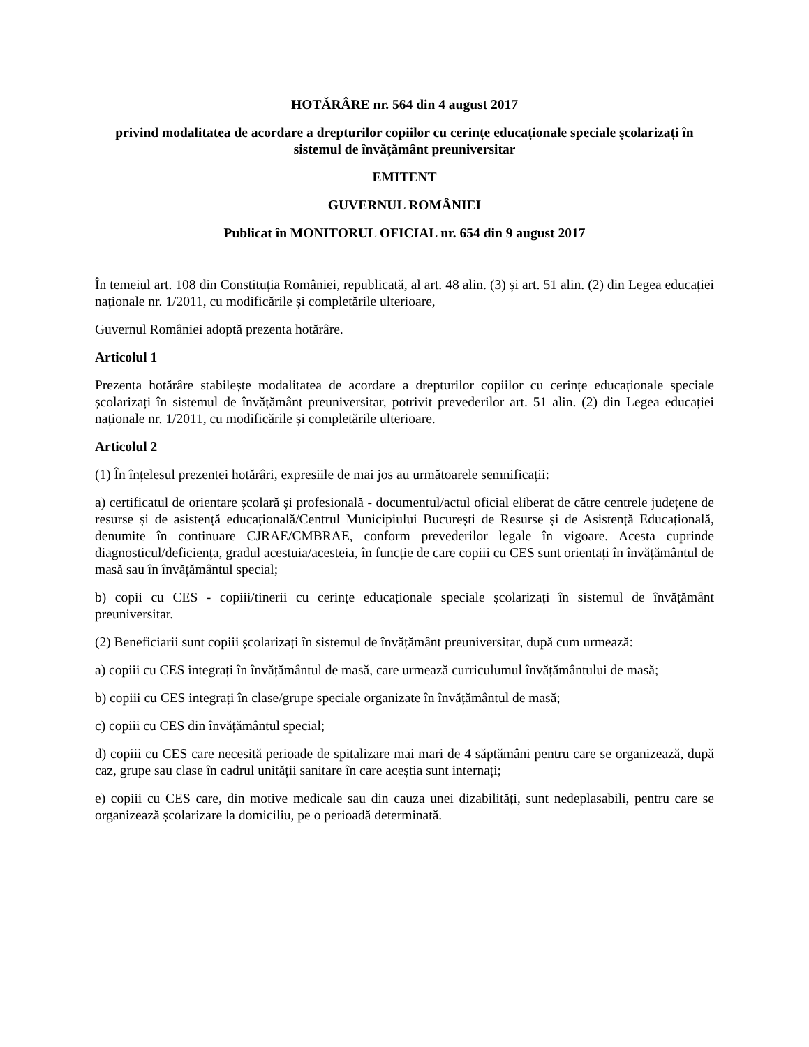HOTĂRÂRE nr. 564 din 4 august 2017
privind modalitatea de acordare a drepturilor copiilor cu cerințe educaționale speciale școlarizați în sistemul de învățământ preuniversitar
EMITENT
GUVERNUL ROMÂNIEI
Publicat în MONITORUL OFICIAL nr. 654 din 9 august 2017
În temeiul art. 108 din Constituția României, republicată, al art. 48 alin. (3) și art. 51 alin. (2) din Legea educației naționale nr. 1/2011, cu modificările și completările ulterioare,
Guvernul României adoptă prezenta hotărâre.
Articolul 1
Prezenta hotărâre stabilește modalitatea de acordare a drepturilor copiilor cu cerințe educaționale speciale școlarizați în sistemul de învățământ preuniversitar, potrivit prevederilor art. 51 alin. (2) din Legea educației naționale nr. 1/2011, cu modificările și completările ulterioare.
Articolul 2
(1) În înțelesul prezentei hotărâri, expresiile de mai jos au următoarele semnificații:
a) certificatul de orientare școlară și profesională - documentul/actul oficial eliberat de către centrele județene de resurse și de asistență educațională/Centrul Municipiului București de Resurse și de Asistență Educațională, denumite în continuare CJRAE/CMBRAE, conform prevederilor legale în vigoare. Acesta cuprinde diagnosticul/deficiența, gradul acestuia/acesteia, în funcție de care copiii cu CES sunt orientați în învățământul de masă sau în învățământul special;
b) copii cu CES - copiii/tinerii cu cerințe educaționale speciale școlarizați în sistemul de învățământ preuniversitar.
(2) Beneficiarii sunt copiii școlarizați în sistemul de învățământ preuniversitar, după cum urmează:
a) copiii cu CES integrați în învățământul de masă, care urmează curriculumul învățământului de masă;
b) copiii cu CES integrați în clase/grupe speciale organizate în învățământul de masă;
c) copiii cu CES din învățământul special;
d) copiii cu CES care necesită perioade de spitalizare mai mari de 4 săptămâni pentru care se organizează, după caz, grupe sau clase în cadrul unității sanitare în care aceștia sunt internați;
e) copiii cu CES care, din motive medicale sau din cauza unei dizabilități, sunt nedeplasabili, pentru care se organizează școlarizare la domiciliu, pe o perioadă determinată.